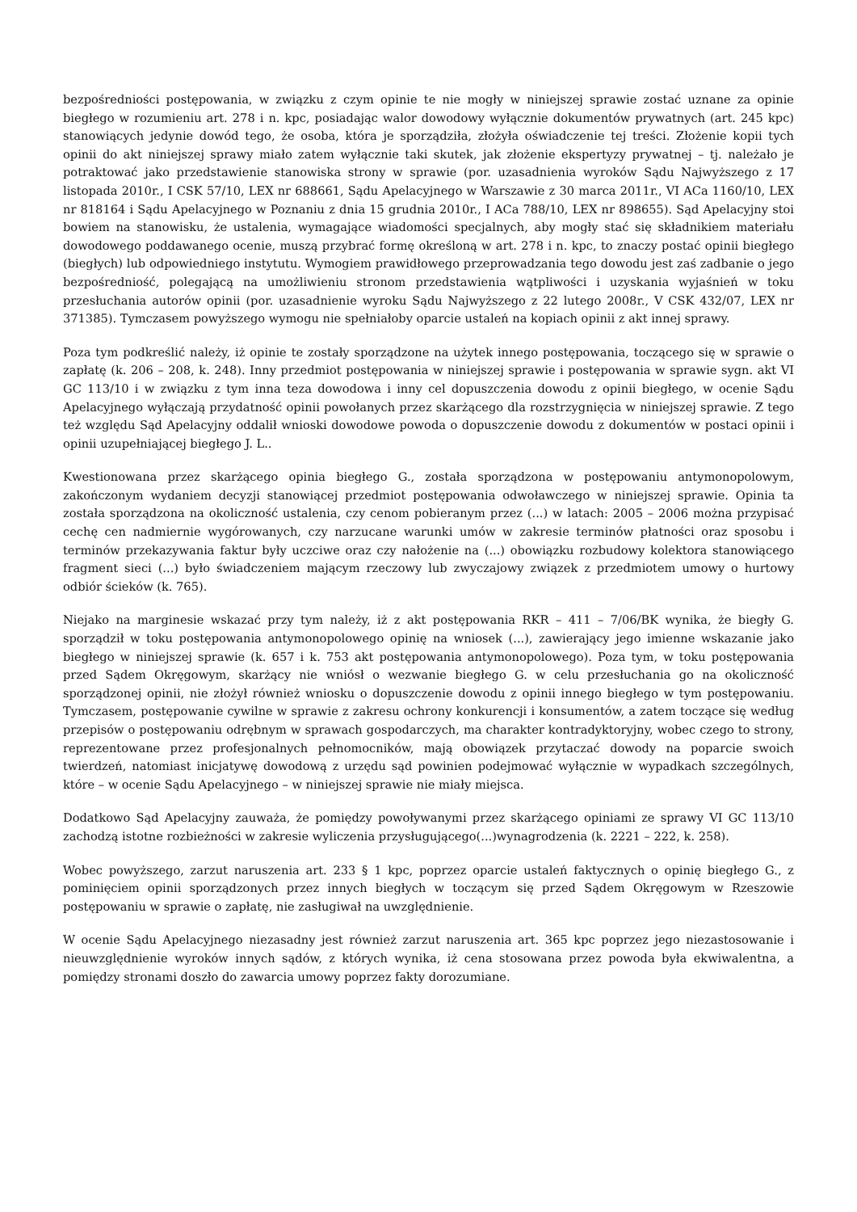bezpośredniości postępowania, w związku z czym opinie te nie mogły w niniejszej sprawie zostać uznane za opinie biegłego w rozumieniu art. 278 i n. kpc, posiadając walor dowodowy wyłącznie dokumentów prywatnych (art. 245 kpc) stanowiących jedynie dowód tego, że osoba, która je sporządziła, złożyła oświadczenie tej treści. Złożenie kopii tych opinii do akt niniejszej sprawy miało zatem wyłącznie taki skutek, jak złożenie ekspertyzy prywatnej – tj. należało je potraktować jako przedstawienie stanowiska strony w sprawie (por. uzasadnienia wyroków Sądu Najwyższego z 17 listopada 2010r., I CSK 57/10, LEX nr 688661, Sądu Apelacyjnego w Warszawie z 30 marca 2011r., VI ACa 1160/10, LEX nr 818164 i Sądu Apelacyjnego w Poznaniu z dnia 15 grudnia 2010r., I ACa 788/10, LEX nr 898655). Sąd Apelacyjny stoi bowiem na stanowisku, że ustalenia, wymagające wiadomości specjalnych, aby mogły stać się składnikiem materiału dowodowego poddawanego ocenie, muszą przybrać formę określoną w art. 278 i n. kpc, to znaczy postać opinii biegłego (biegłych) lub odpowiedniego instytutu. Wymogiem prawidłowego przeprowadzania tego dowodu jest zaś zadbanie o jego bezpośredniość, polegającą na umożliwieniu stronom przedstawienia wątpliwości i uzyskania wyjaśnień w toku przesłuchania autorów opinii (por. uzasadnienie wyroku Sądu Najwyższego z 22 lutego 2008r., V CSK 432/07, LEX nr 371385). Tymczasem powyższego wymogu nie spełniałoby oparcie ustaleń na kopiach opinii z akt innej sprawy.
Poza tym podkreślić należy, iż opinie te zostały sporządzone na użytek innego postępowania, toczącego się w sprawie o zapłatę (k. 206 – 208, k. 248). Inny przedmiot postępowania w niniejszej sprawie i postępowania w sprawie sygn. akt VI GC 113/10 i w związku z tym inna teza dowodowa i inny cel dopuszczenia dowodu z opinii biegłego, w ocenie Sądu Apelacyjnego wyłączają przydatność opinii powołanych przez skarżącego dla rozstrzygnięcia w niniejszej sprawie. Z tego też względu Sąd Apelacyjny oddalił wnioski dowodowe powoda o dopuszczenie dowodu z dokumentów w postaci opinii i opinii uzupełniającej biegłego J. L..
Kwestionowana przez skarżącego opinia biegłego G., została sporządzona w postępowaniu antymonopolowym, zakończonym wydaniem decyzji stanowiącej przedmiot postępowania odwoławczego w niniejszej sprawie. Opinia ta została sporządzona na okoliczność ustalenia, czy cenom pobieranym przez (...) w latach: 2005 – 2006 można przypisać cechę cen nadmiernie wygórowanych, czy narzucane warunki umów w zakresie terminów płatności oraz sposobu i terminów przekazywania faktur były uczciwe oraz czy nałożenie na (...) obowiązku rozbudowy kolektora stanowiącego fragment sieci (...) było świadczeniem mającym rzeczowy lub zwyczajowy związek z przedmiotem umowy o hurtowy odbiór ścieków (k. 765).
Niejako na marginesie wskazać przy tym należy, iż z akt postępowania RKR – 411 – 7/06/BK wynika, że biegły G. sporządził w toku postępowania antymonopolowego opinię na wniosek (...), zawierający jego imienne wskazanie jako biegłego w niniejszej sprawie (k. 657 i k. 753 akt postępowania antymonopolowego). Poza tym, w toku postępowania przed Sądem Okręgowym, skarżący nie wniósł o wezwanie biegłego G. w celu przesłuchania go na okoliczność sporządzonej opinii, nie złożył również wniosku o dopuszczenie dowodu z opinii innego biegłego w tym postępowaniu. Tymczasem, postępowanie cywilne w sprawie z zakresu ochrony konkurencji i konsumentów, a zatem toczące się według przepisów o postępowaniu odrębnym w sprawach gospodarczych, ma charakter kontradyktoryjny, wobec czego to strony, reprezentowane przez profesjonalnych pełnomocników, mają obowiązek przytaczać dowody na poparcie swoich twierdzeń, natomiast inicjatywę dowodową z urzędu sąd powinien podejmować wyłącznie w wypadkach szczególnych, które – w ocenie Sądu Apelacyjnego – w niniejszej sprawie nie miały miejsca.
Dodatkowo Sąd Apelacyjny zauważa, że pomiędzy powoływanymi przez skarżącego opiniami ze sprawy VI GC 113/10 zachodzą istotne rozbieżności w zakresie wyliczenia przysługującego(...)wynagrodzenia (k. 2221 – 222, k. 258).
Wobec powyższego, zarzut naruszenia art. 233 § 1 kpc, poprzez oparcie ustaleń faktycznych o opinię biegłego G., z pominięciem opinii sporządzonych przez innych biegłych w toczącym się przed Sądem Okręgowym w Rzeszowie postępowaniu w sprawie o zapłatę, nie zasługiwał na uwzględnienie.
W ocenie Sądu Apelacyjnego niezasadny jest również zarzut naruszenia art. 365 kpc poprzez jego niezastosowanie i nieuwzględnienie wyroków innych sądów, z których wynika, iż cena stosowana przez powoda była ekwiwalentna, a pomiędzy stronami doszło do zawarcia umowy poprzez fakty dorozumiane.